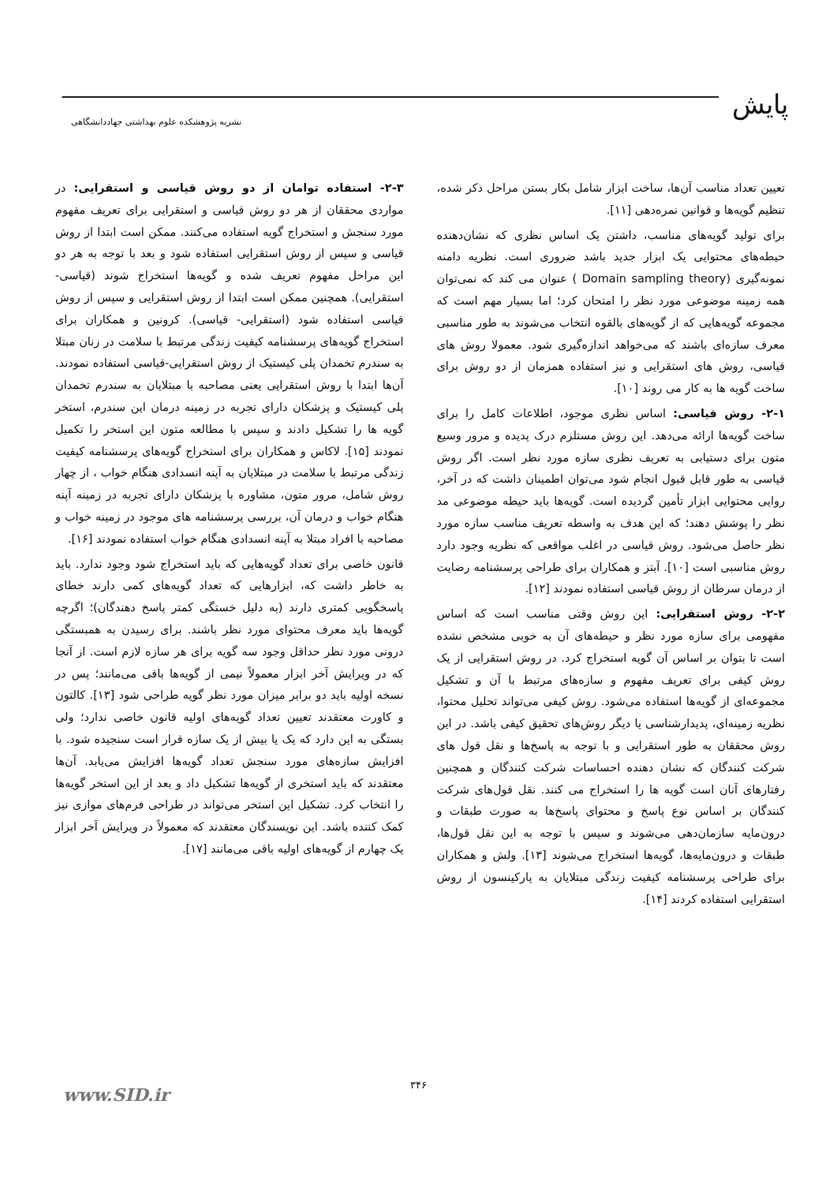پایش
نشریه پژوهشکده علوم بهداشتی جهاددانشگاهی
تعیین تعداد مناسب آن‌ها، ساخت ابزار شامل بکار بستن مراحل ذکر شده، تنظیم گویه‌ها و قوانین نمره‌دهی [۱۱].
برای تولید گویه‌های مناسب، داشتن یک اساس نظری که نشان‌دهنده حیطه‌های محتوایی یک ابزار جدید باشد ضروری است. نظریه دامنه نمونه‌گیری (Domain sampling theory ) عنوان می کند که نمی‌توان همه زمینه موضوعی مورد نظر را امتحان کرد؛ اما بسیار مهم است که مجموعه گویه‌هایی که از گویه‌های بالقوه انتخاب می‌شوند به طور مناسبی معرف سازه‌ای باشند که می‌خواهد اندازه‌گیری شود. معمولا روش های قیاسی، روش های استقرایی و نیز استفاده همزمان از دو روش برای ساخت گویه ها به کار می روند [۱۰].
۲-۱- روش قیاسی: اساس نظری موجود، اطلاعات کامل را برای ساخت گویه‌ها ارائه می‌دهد. این روش مستلزم درک پدیده و مرور وسیع متون برای دستیابی به تعریف نظری سازه مورد نظر است. اگر روش قیاسی به طور قابل قبول انجام شود می‌توان اطمینان داشت که در آخر، روایی محتوایی ابزار تأمین گردیده است. گویه‌ها باید حیطه موضوعی مد نظر را پوشش دهند؛ که این هدف به واسطه تعریف مناسب سازه مورد نظر حاصل می‌شود. روش قیاسی در اغلب مواقعی که نظریه وجود دارد روش مناسبی است [۱۰]. آبتز و همکاران برای طراحی پرسشنامه رضایت از درمان سرطان از روش قیاسی استفاده نمودند [۱۲].
۲-۲- روش استقرایی: این روش وقتی مناسب است که اساس مفهومی برای سازه مورد نظر و حیطه‌های آن به خوبی مشخص نشده است تا بتوان بر اساس آن گویه استخراج کرد. در روش استقرایی از یک روش کیفی برای تعریف مفهوم و سازه‌های مرتبط با آن و تشکیل مجموعه‌ای از گویه‌ها استفاده می‌شود. روش کیفی می‌تواند تحلیل محتوا، نظریه زمینه‌ای، پدیدارشناسی یا دیگر روش‌های تحقیق کیفی باشد. در این روش محققان به طور استقرایی و با توجه به پاسخ‌ها و نقل قول های شرکت کنندگان که نشان دهنده احساسات شرکت کنندگان و همچنین رفتارهای آنان است گویه ها را استخراج می کنند. نقل قول‌های شرکت کنندگان بر اساس نوع پاسخ و محتوای پاسخ‌ها به صورت طبقات و درون‌مایه سازمان‌دهی می‌شوند و سپس با توجه به این نقل قول‌ها، طبقات و درون‌مایه‌ها، گویه‌ها استخراج می‌شوند [۱۳]. ولش و همکاران برای طراحی پرسشنامه کیفیت زندگی مبتلایان به پارکینسون از روش استقرایی استفاده کردند [۱۴].
۲-۳- استفاده توامان از دو روش قیاسی و استقرایی: در مواردی محققان از هر دو روش قیاسی و استقرایی برای تعریف مفهوم مورد سنجش و استخراج گویه استفاده می‌کنند. ممکن است ابتدا از روش قیاسی و سپس از روش استقرایی استفاده شود و بعد با توجه به هر دو این مراحل مفهوم تعریف شده و گویه‌ها استخراج شوند (قیاسی- استقرایی). همچنین ممکن است ابتدا از روش استقرایی و سپس از روش قیاسی استفاده شود (استقرایی- قیاسی). کرونین و همکاران برای استخراج گویه‌های پرسشنامه کیفیت زندگی مرتبط با سلامت در زنان مبتلا به سندرم تخمدان پلی کیستیک از روش استقرایی-قیاسی استفاده نمودند. آن‌ها ابتدا با روش استقرایی یعنی مصاحبه با مبتلایان به سندرم تخمدان پلی کیستیک و پزشکان دارای تجربه در زمینه درمان این سندرم، استخر گویه ها را تشکیل دادند و سپس با مطالعه متون این استخر را تکمیل نمودند [۱۵]. لاکاس و همکاران برای استخراج گویه‌های پرسشنامه کیفیت زندگی مرتبط با سلامت در مبتلایان به آپنه انسدادی هنگام خواب ، از چهار روش شامل، مرور متون، مشاوره با پزشکان دارای تجربه در زمینه آپنه هنگام خواب و درمان آن، بررسی پرسشنامه های موجود در زمینه خواب و مصاحبه با افراد مبتلا به آپنه انسدادی هنگام خواب استفاده نمودند [۱۶].
قانون خاصی برای تعداد گویه‌هایی که باید استخراج شود وجود ندارد. باید به خاطر داشت که، ابزارهایی که تعداد گویه‌های کمی دارند خطای پاسخگویی کمتری دارند (به دلیل خستگی کمتر پاسخ دهندگان)؛ اگرچه گویه‌ها باید معرف محتوای مورد نظر باشند. برای رسیدن به همبستگی درونی مورد نظر حداقل وجود سه گویه برای هر سازه لازم است. از آنجا که در ویرایش آخر ابزار معمولاً نیمی از گویه‌ها باقی می‌مانند؛ پس در نسخه اولیه باید دو برابر میزان مورد نظر گویه طراحی شود [۱۳]. کالتون و کاورت معتقدند تعیین تعداد گویه‌های اولیه قانون خاصی ندارد؛ ولی بستگی به این دارد که یک یا بیش از یک سازه قرار است سنجیده شود. با افزایش سازه‌های مورد سنجش تعداد گویه‌ها افزایش می‌یابد. آن‌ها معتقدند که باید استخری از گویه‌ها تشکیل داد و بعد از این استخر گویه‌ها را انتخاب کرد. تشکیل این استخر می‌تواند در طراحی فرم‌های موازی نیز کمک کننده باشد. این نویسندگان معتقدند که معمولاً در ویرایش آخر ابزار یک چهارم از گویه‌های اولیه باقی می‌مانند [۱۷].
۳۴۶ www.SID.ir